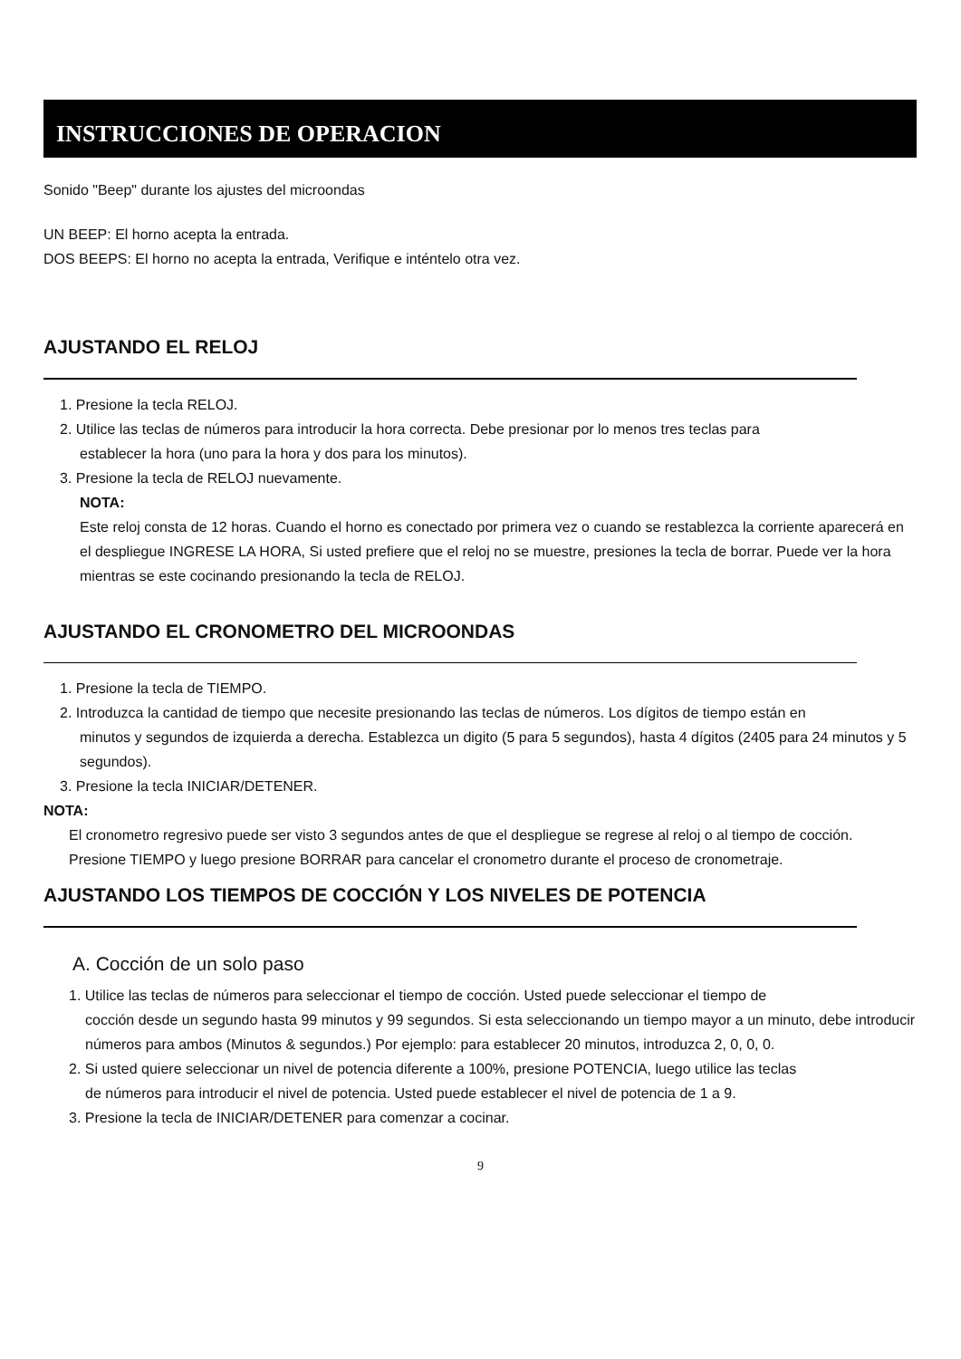INSTRUCCIONES DE OPERACION
Sonido "Beep" durante los ajustes del microondas
UN BEEP: El horno acepta la entrada.
DOS BEEPS: El horno no acepta la entrada, Verifique e inténtelo otra vez.
AJUSTANDO EL RELOJ
1. Presione la tecla RELOJ.
2. Utilice las teclas de números para introducir la hora correcta. Debe presionar por lo menos tres teclas para
establecer la hora (uno para la hora y dos para los minutos).
3. Presione la tecla de RELOJ nuevamente.
NOTA:
Este reloj consta de 12 horas. Cuando el horno es conectado por primera vez o cuando se restablezca la corriente aparecerá en el despliegue INGRESE LA HORA, Si usted prefiere que el reloj no se muestre, presiones la tecla de borrar. Puede ver la hora mientras se este cocinando presionando la tecla de RELOJ.
AJUSTANDO EL CRONOMETRO DEL MICROONDAS
1. Presione la tecla de TIEMPO.
2. Introduzca la cantidad de tiempo que necesite presionando las teclas de números. Los dígitos de tiempo están en
minutos y segundos de izquierda a derecha. Establezca un digito (5 para 5 segundos), hasta 4 dígitos (2405 para 24 minutos y 5 segundos).
3. Presione la tecla INICIAR/DETENER.
NOTA:
El cronometro regresivo puede ser visto 3 segundos antes de que el despliegue se regrese al reloj o al tiempo de cocción.
Presione TIEMPO y luego presione BORRAR para cancelar el cronometro durante el proceso de cronometraje.
AJUSTANDO LOS TIEMPOS DE COCCIÓN Y LOS NIVELES DE POTENCIA
A. Cocción de un solo paso
1. Utilice las teclas de números para seleccionar el tiempo de cocción. Usted puede seleccionar el tiempo de
cocción desde un segundo hasta 99 minutos y 99 segundos. Si esta seleccionando un tiempo mayor a un minuto, debe introducir números para ambos (Minutos & segundos.) Por ejemplo: para establecer 20 minutos, introduzca 2, 0, 0, 0.
2. Si usted quiere seleccionar un nivel de potencia diferente a 100%, presione POTENCIA, luego utilice las teclas
de números para introducir el nivel de potencia. Usted puede establecer el nivel de potencia de 1 a 9.
3. Presione la tecla de INICIAR/DETENER para comenzar a cocinar.
9